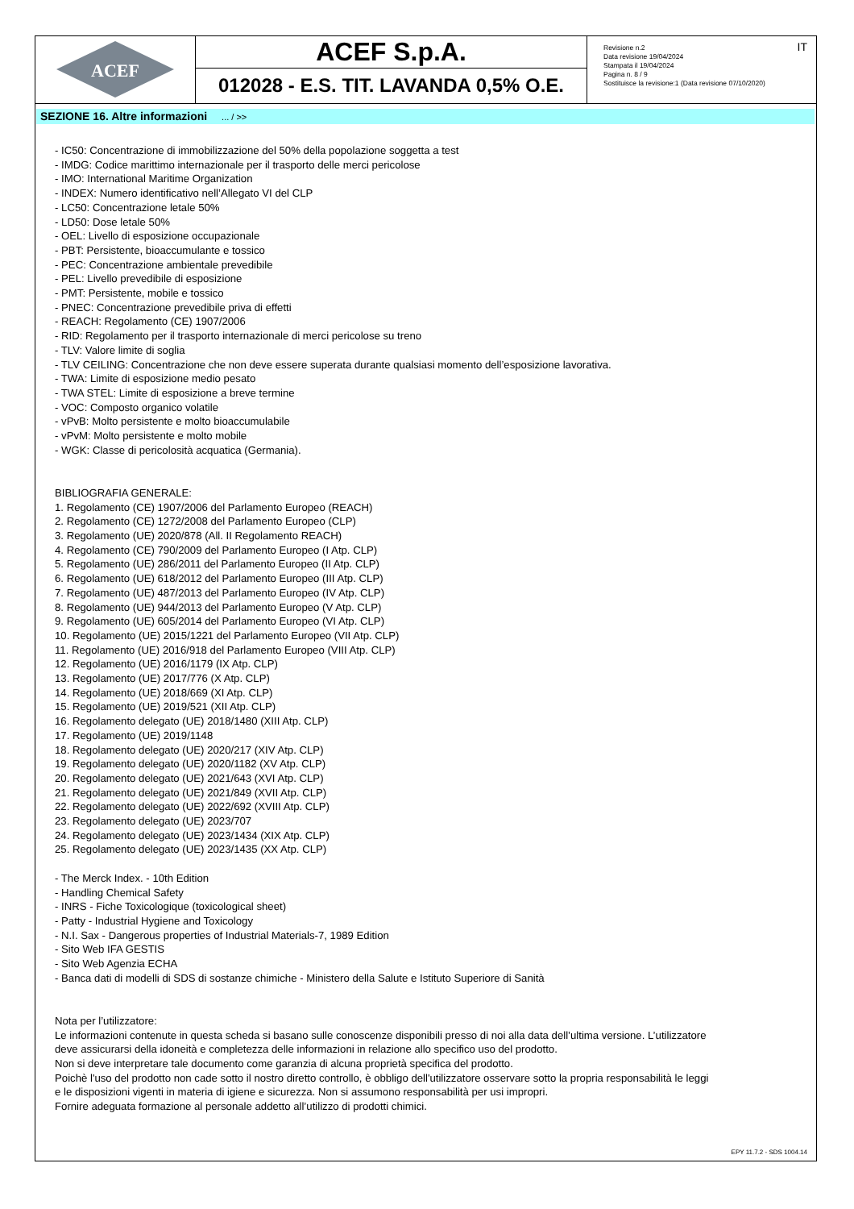ACEF
ACEF S.p.A.
012028 - E.S. TIT. LAVANDA 0,5% O.E.
Revisione n.2
Data revisione 19/04/2024
Stampata il 19/04/2024
Pagina n. 8 / 9
Sostituisce la revisione:1 (Data revisione 07/10/2020)
IT
SEZIONE 16. Altre informazioni ... / >>
- IC50: Concentrazione di immobilizzazione del 50% della popolazione soggetta a test
- IMDG: Codice marittimo internazionale per il trasporto delle merci pericolose
- IMO: International Maritime Organization
- INDEX: Numero identificativo nell’Allegato VI del CLP
- LC50: Concentrazione letale 50%
- LD50: Dose letale 50%
- OEL: Livello di esposizione occupazionale
- PBT: Persistente, bioaccumulante e tossico
- PEC: Concentrazione ambientale prevedibile
- PEL: Livello prevedibile di esposizione
- PMT: Persistente, mobile e tossico
- PNEC: Concentrazione prevedibile priva di effetti
- REACH: Regolamento (CE) 1907/2006
- RID: Regolamento per il trasporto internazionale di merci pericolose su treno
- TLV: Valore limite di soglia
- TLV CEILING: Concentrazione che non deve essere superata durante qualsiasi momento dell’esposizione lavorativa.
- TWA: Limite di esposizione medio pesato
- TWA STEL: Limite di esposizione a breve termine
- VOC: Composto organico volatile
- vPvB: Molto persistente e molto bioaccumulabile
- vPvM: Molto persistente e molto mobile
- WGK: Classe di pericolosità acquatica (Germania).
BIBLIOGRAFIA GENERALE:
1. Regolamento (CE) 1907/2006 del Parlamento Europeo (REACH)
2. Regolamento (CE) 1272/2008 del Parlamento Europeo (CLP)
3. Regolamento (UE) 2020/878 (All. II Regolamento REACH)
4. Regolamento (CE) 790/2009 del Parlamento Europeo (I Atp. CLP)
5. Regolamento (UE) 286/2011 del Parlamento Europeo (II Atp. CLP)
6. Regolamento (UE) 618/2012 del Parlamento Europeo (III Atp. CLP)
7. Regolamento (UE) 487/2013 del Parlamento Europeo (IV Atp. CLP)
8. Regolamento (UE) 944/2013 del Parlamento Europeo (V Atp. CLP)
9. Regolamento (UE) 605/2014 del Parlamento Europeo (VI Atp. CLP)
10. Regolamento (UE) 2015/1221 del Parlamento Europeo (VII Atp. CLP)
11. Regolamento (UE) 2016/918 del Parlamento Europeo (VIII Atp. CLP)
12. Regolamento (UE) 2016/1179 (IX Atp. CLP)
13. Regolamento (UE) 2017/776 (X Atp. CLP)
14. Regolamento (UE) 2018/669 (XI Atp. CLP)
15. Regolamento (UE) 2019/521 (XII Atp. CLP)
16. Regolamento delegato (UE) 2018/1480 (XIII Atp. CLP)
17. Regolamento (UE) 2019/1148
18. Regolamento delegato (UE) 2020/217 (XIV Atp. CLP)
19. Regolamento delegato (UE) 2020/1182 (XV Atp. CLP)
20. Regolamento delegato (UE) 2021/643 (XVI Atp. CLP)
21. Regolamento delegato (UE) 2021/849 (XVII Atp. CLP)
22. Regolamento delegato (UE) 2022/692 (XVIII Atp. CLP)
23. Regolamento delegato (UE) 2023/707
24. Regolamento delegato (UE) 2023/1434 (XIX Atp. CLP)
25. Regolamento delegato (UE) 2023/1435 (XX Atp. CLP)
- The Merck Index. - 10th Edition
- Handling Chemical Safety
- INRS - Fiche Toxicologique (toxicological sheet)
- Patty - Industrial Hygiene and Toxicology
- N.I. Sax - Dangerous properties of Industrial Materials-7, 1989 Edition
- Sito Web IFA GESTIS
- Sito Web Agenzia ECHA
- Banca dati di modelli di SDS di sostanze chimiche - Ministero della Salute e Istituto Superiore di Sanità
Nota per l’utilizzatore:
Le informazioni contenute in questa scheda si basano sulle conoscenze disponibili presso di noi alla data dell’ultima versione. L’utilizzatore
deve assicurarsi della idoneità e completezza delle informazioni in relazione allo specifico uso del prodotto.
Non si deve interpretare tale documento come garanzia di alcuna proprietà specifica del prodotto.
Poichè l'uso del prodotto non cade sotto il nostro diretto controllo, è obbligo dell'utilizzatore osservare sotto la propria responsabilità le leggi
e le disposizioni vigenti in materia di igiene e sicurezza. Non si assumono responsabilità per usi impropri.
Fornire adeguata formazione al personale addetto all’utilizzo di prodotti chimici.
EPY 11.7.2 - SDS 1004.14